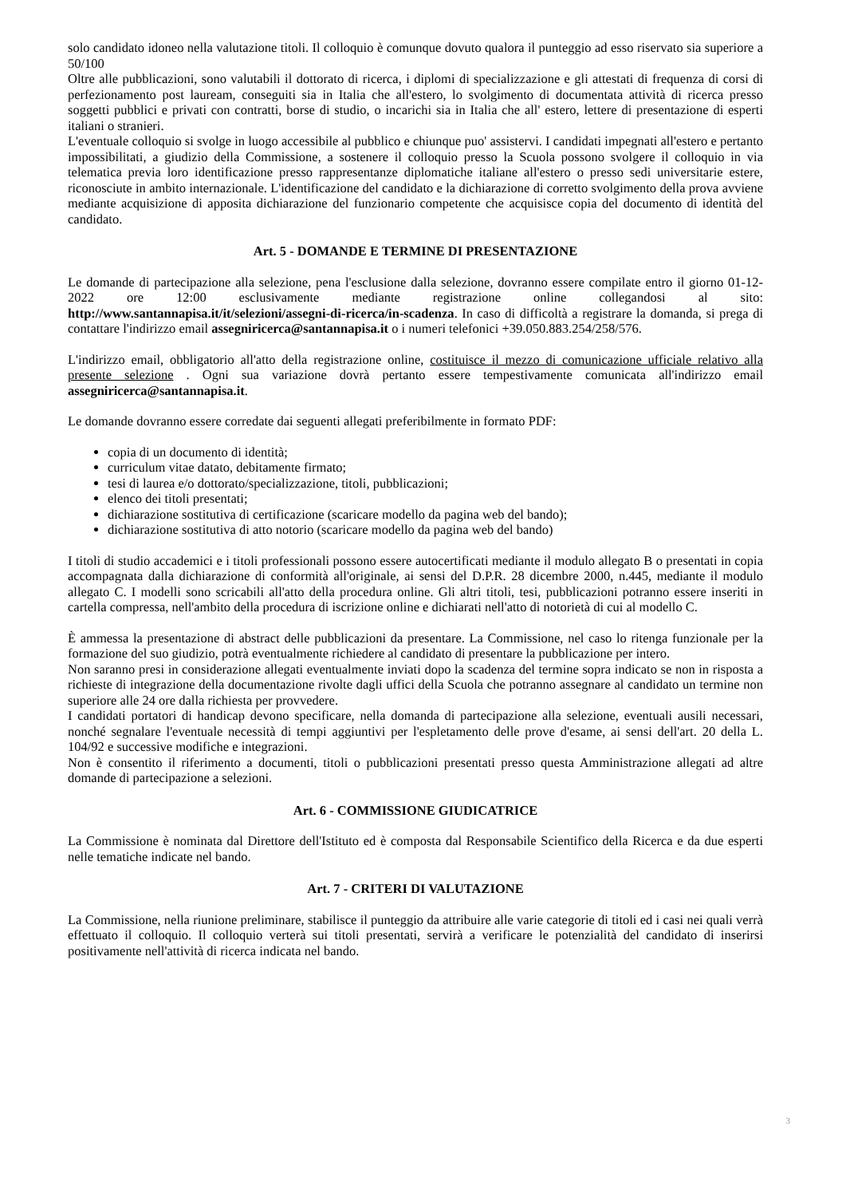solo candidato idoneo nella valutazione titoli. Il colloquio è comunque dovuto qualora il punteggio ad esso riservato sia superiore a 50/100
Oltre alle pubblicazioni, sono valutabili il dottorato di ricerca, i diplomi di specializzazione e gli attestati di frequenza di corsi di perfezionamento post lauream, conseguiti sia in Italia che all'estero, lo svolgimento di documentata attività di ricerca presso soggetti pubblici e privati con contratti, borse di studio, o incarichi sia in Italia che all' estero, lettere di presentazione di esperti italiani o stranieri.
L'eventuale colloquio si svolge in luogo accessibile al pubblico e chiunque puo' assistervi. I candidati impegnati all'estero e pertanto impossibilitati, a giudizio della Commissione, a sostenere il colloquio presso la Scuola possono svolgere il colloquio in via telematica previa loro identificazione presso rappresentanze diplomatiche italiane all'estero o presso sedi universitarie estere, riconosciute in ambito internazionale. L'identificazione del candidato e la dichiarazione di corretto svolgimento della prova avviene mediante acquisizione di apposita dichiarazione del funzionario competente che acquisisce copia del documento di identità del candidato.
Art. 5 - DOMANDE E TERMINE DI PRESENTAZIONE
Le domande di partecipazione alla selezione, pena l'esclusione dalla selezione, dovranno essere compilate entro il giorno 01-12-2022 ore 12:00 esclusivamente mediante registrazione online collegandosi al sito: http://www.santannapisa.it/it/selezioni/assegni-di-ricerca/in-scadenza. In caso di difficoltà a registrare la domanda, si prega di contattare l'indirizzo email assegniricerca@santannapisa.it o i numeri telefonici +39.050.883.254/258/576.
L'indirizzo email, obbligatorio all'atto della registrazione online, costituisce il mezzo di comunicazione ufficiale relativo alla presente selezione . Ogni sua variazione dovrà pertanto essere tempestivamente comunicata all'indirizzo email assegniricerca@santannapisa.it.
Le domande dovranno essere corredate dai seguenti allegati preferibilmente in formato PDF:
copia di un documento di identità;
curriculum vitae datato, debitamente firmato;
tesi di laurea e/o dottorato/specializzazione, titoli, pubblicazioni;
elenco dei titoli presentati;
dichiarazione sostitutiva di certificazione (scaricare modello da pagina web del bando);
dichiarazione sostitutiva di atto notorio (scaricare modello da pagina web del bando)
I titoli di studio accademici e i titoli professionali possono essere autocertificati mediante il modulo allegato B o presentati in copia accompagnata dalla dichiarazione di conformità all'originale, ai sensi del D.P.R. 28 dicembre 2000, n.445, mediante il modulo allegato C. I modelli sono scricabili all'atto della procedura online. Gli altri titoli, tesi, pubblicazioni potranno essere inseriti in cartella compressa, nell'ambito della procedura di iscrizione online e dichiarati nell'atto di notorietà di cui al modello C.
È ammessa la presentazione di abstract delle pubblicazioni da presentare. La Commissione, nel caso lo ritenga funzionale per la formazione del suo giudizio, potrà eventualmente richiedere al candidato di presentare la pubblicazione per intero.
Non saranno presi in considerazione allegati eventualmente inviati dopo la scadenza del termine sopra indicato se non in risposta a richieste di integrazione della documentazione rivolte dagli uffici della Scuola che potranno assegnare al candidato un termine non superiore alle 24 ore dalla richiesta per provvedere.
I candidati portatori di handicap devono specificare, nella domanda di partecipazione alla selezione, eventuali ausili necessari, nonché segnalare l'eventuale necessità di tempi aggiuntivi per l'espletamento delle prove d'esame, ai sensi dell'art. 20 della L. 104/92 e successive modifiche e integrazioni.
Non è consentito il riferimento a documenti, titoli o pubblicazioni presentati presso questa Amministrazione allegati ad altre domande di partecipazione a selezioni.
Art. 6 - COMMISSIONE GIUDICATRICE
La Commissione è nominata dal Direttore dell'Istituto ed è composta dal Responsabile Scientifico della Ricerca e da due esperti nelle tematiche indicate nel bando.
Art. 7 - CRITERI DI VALUTAZIONE
La Commissione, nella riunione preliminare, stabilisce il punteggio da attribuire alle varie categorie di titoli ed i casi nei quali verrà effettuato il colloquio. Il colloquio verterà sui titoli presentati, servirà a verificare le potenzialità del candidato di inserirsi positivamente nell'attività di ricerca indicata nel bando.
3